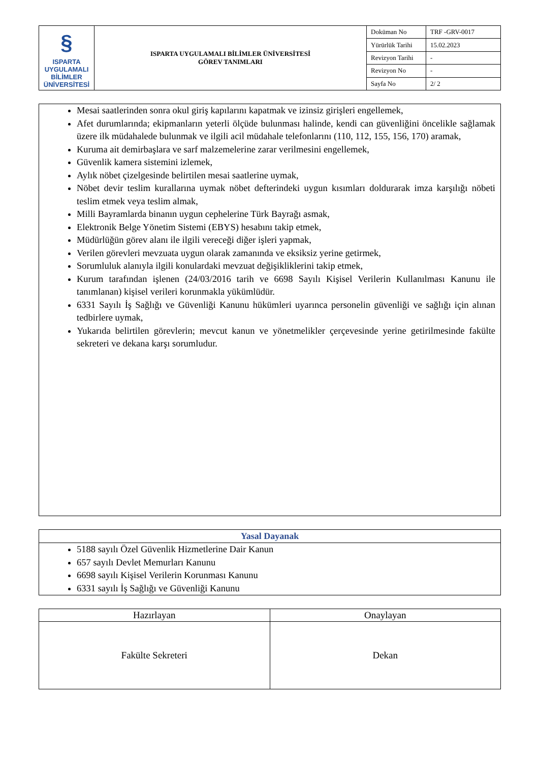| § ISPARTA UYGULAMALI BİLİMLER ÜNİVERSİTESİ | ISPARTA UYGULAMALI BİLİMLER ÜNİVERSİTESİ GÖREV TANIMLARI | Doküman No | TRF -GRV-0017 |
| | | Yürürlük Tarihi | 15.02.2023 |
| | | Revizyon Tarihi | - |
| | | Revizyon No | - |
| | | Sayfa No | 2/ 2 |
Mesai saatlerinden sonra okul giriş kapılarını kapatmak ve izinsiz girişleri engellemek,
Afet durumlarında; ekipmanların yeterli ölçüde bulunması halinde, kendi can güvenliğini öncelikle sağlamak üzere ilk müdahalede bulunmak ve ilgili acil müdahale telefonlarını (110, 112, 155, 156, 170) aramak,
Kuruma ait demirbaşlara ve sarf malzemelerine zarar verilmesini engellemek,
Güvenlik kamera sistemini izlemek,
Aylık nöbet çizelgesinde belirtilen mesai saatlerine uymak,
Nöbet devir teslim kurallarına uymak nöbet defterindeki uygun kısımları doldurarak imza karşılığı nöbeti teslim etmek veya teslim almak,
Milli Bayramlarda binanın uygun cephelerine Türk Bayrağı asmak,
Elektronik Belge Yönetim Sistemi (EBYS) hesabını takip etmek,
Müdürlüğün görev alanı ile ilgili vereceği diğer işleri yapmak,
Verilen görevleri mevzuata uygun olarak zamanında ve eksiksiz yerine getirmek,
Sorumluluk alanıyla ilgili konulardaki mevzuat değişikliklerini takip etmek,
Kurum tarafından işlenen (24/03/2016 tarih ve 6698 Sayılı Kişisel Verilerin Kullanılması Kanunu ile tanımlanan) kişisel verileri korunmakla yükümlüdür.
6331 Sayılı İş Sağlığı ve Güvenliği Kanunu hükümleri uyarınca personelin güvenliği ve sağlığı için alınan tedbirlere uymak,
Yukarıda belirtilen görevlerin; mevcut kanun ve yönetmelikler çerçevesinde yerine getirilmesinde fakülte sekreteri ve dekana karşı sorumludur.
Yasal Dayanak
5188 sayılı Özel Güvenlik Hizmetlerine Dair Kanun
657 sayılı Devlet Memurları Kanunu
6698 sayılı Kişisel Verilerin Korunması Kanunu
6331 sayılı İş Sağlığı ve Güvenliği Kanunu
| Hazırlayan | Onaylayan |
| Fakülte Sekreteri | Dekan |